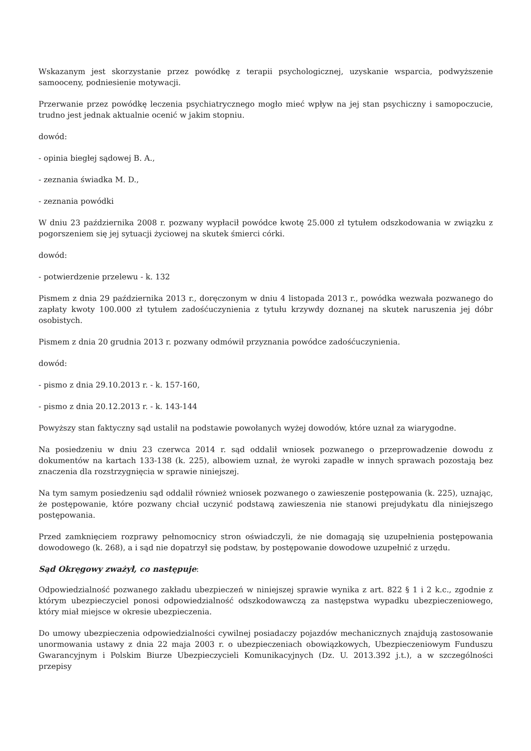Wskazanym jest skorzystanie przez powódkę z terapii psychologicznej, uzyskanie wsparcia, podwyższenie samooceny, podniesienie motywacji.
Przerwanie przez powódkę leczenia psychiatrycznego mogło mieć wpływ na jej stan psychiczny i samopoczucie, trudno jest jednak aktualnie ocenić w jakim stopniu.
dowód:
- opinia biegłej sądowej B. A.,
- zeznania świadka M. D.,
- zeznania powódki
W dniu 23 października 2008 r. pozwany wypłacił powódce kwotę 25.000 zł tytułem odszkodowania w związku z pogorszeniem się jej sytuacji życiowej na skutek śmierci córki.
dowód:
- potwierdzenie przelewu - k. 132
Pismem z dnia 29 października 2013 r., doręczonym w dniu 4 listopada 2013 r., powódka wezwała pozwanego do zapłaty kwoty 100.000 zł tytułem zadośćuczynienia z tytułu krzywdy doznanej na skutek naruszenia jej dóbr osobistych.
Pismem z dnia 20 grudnia 2013 r. pozwany odmówił przyznania powódce zadośćuczynienia.
dowód:
- pismo z dnia 29.10.2013 r. - k. 157-160,
- pismo z dnia 20.12.2013 r. - k. 143-144
Powyższy stan faktyczny sąd ustalił na podstawie powołanych wyżej dowodów, które uznał za wiarygodne.
Na posiedzeniu w dniu 23 czerwca 2014 r. sąd oddalił wniosek pozwanego o przeprowadzenie dowodu z dokumentów na kartach 133-138 (k. 225), albowiem uznał, że wyroki zapadłe w innych sprawach pozostają bez znaczenia dla rozstrzygnięcia w sprawie niniejszej.
Na tym samym posiedzeniu sąd oddalił również wniosek pozwanego o zawieszenie postępowania (k. 225), uznając, że postępowanie, które pozwany chciał uczynić podstawą zawieszenia nie stanowi prejudykatu dla niniejszego postępowania.
Przed zamknięciem rozprawy pełnomocnicy stron oświadczyli, że nie domagają się uzupełnienia postępowania dowodowego (k. 268), a i sąd nie dopatrzył się podstaw, by postępowanie dowodowe uzupełnić z urzędu.
Sąd Okręgowy zważył, co następuje:
Odpowiedzialność pozwanego zakładu ubezpieczeń w niniejszej sprawie wynika z art. 822 § 1 i 2 k.c., zgodnie z którym ubezpieczyciel ponosi odpowiedzialność odszkodowawczą za następstwa wypadku ubezpieczeniowego, który miał miejsce w okresie ubezpieczenia.
Do umowy ubezpieczenia odpowiedzialności cywilnej posiadaczy pojazdów mechanicznych znajdują zastosowanie unormowania ustawy z dnia 22 maja 2003 r. o ubezpieczeniach obowiązkowych, Ubezpieczeniowym Funduszu Gwarancyjnym i Polskim Biurze Ubezpieczycieli Komunikacyjnych (Dz. U. 2013.392 j.t.), a w szczególności przepisy